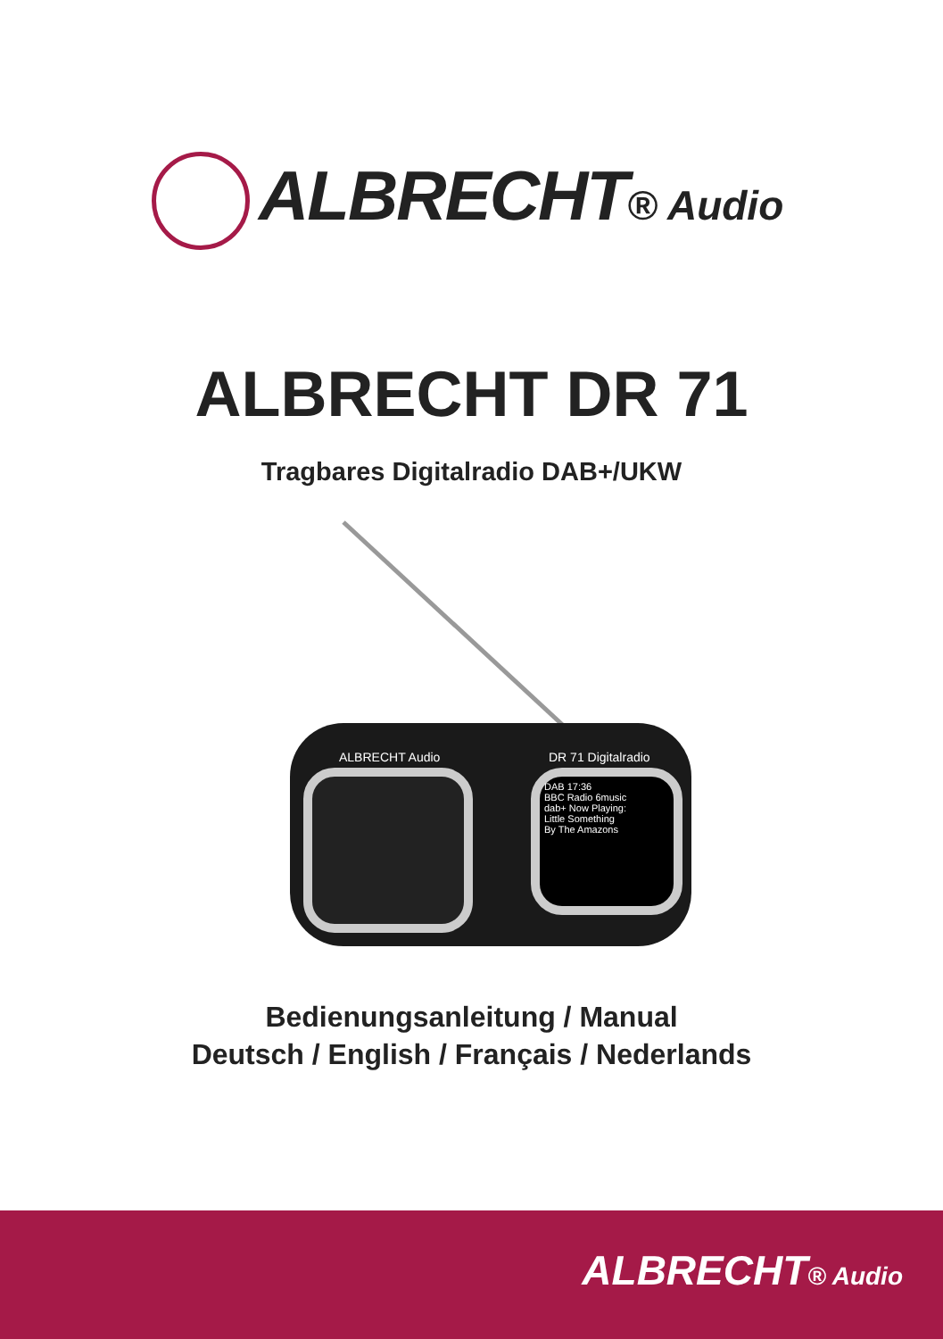ALBRECHT® Audio
ALBRECHT DR 71
Tragbares Digitalradio DAB+/UKW
ALBRECHT Audio DR 71 Digitalradio
DAB 17:36
BBC Radio 6music
dab+ Now Playing:
Little Something
By The Amazons
Bedienungsanleitung / Manual
Deutsch / English / Français / Nederlands
ALBRECHT® Audio